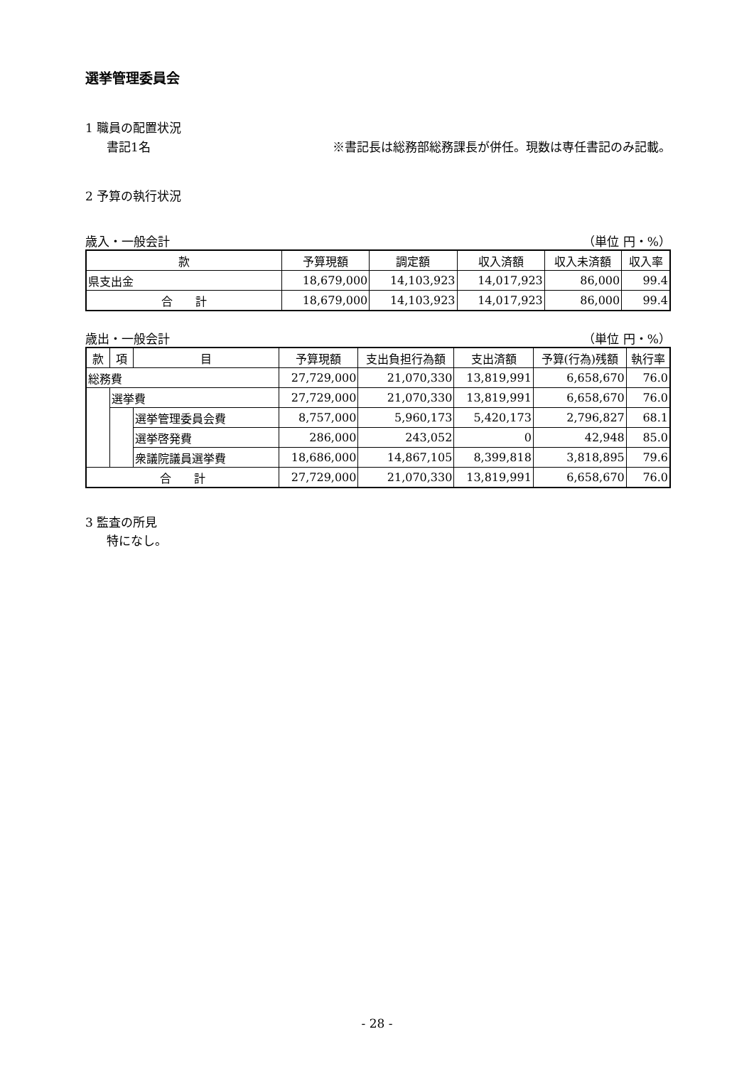選挙管理委員会
1 職員の配置状況
書記1名 ※書記長は総務部総務課長が併任。現数は専任書記のみ記載。
2 予算の執行状況
歳入・一般会計 （単位 円・%）
| 款 | 予算現額 | 調定額 | 収入済額 | 収入未済額 | 収入率 |
| --- | --- | --- | --- | --- | --- |
| 県支出金 | 18,679,000 | 14,103,923 | 14,017,923 | 86,000 | 99.4 |
| 合 計 | 18,679,000 | 14,103,923 | 14,017,923 | 86,000 | 99.4 |
歳出・一般会計 （単位 円・%）
| 款 | 項 | 目 | 予算現額 | 支出負担行為額 | 支出済額 | 予算(行為)残額 | 執行率 |
| --- | --- | --- | --- | --- | --- | --- | --- |
| 総務費 | | | 27,729,000 | 21,070,330 | 13,819,991 | 6,658,670 | 76.0 |
| | 選挙費 | | 27,729,000 | 21,070,330 | 13,819,991 | 6,658,670 | 76.0 |
| | | 選挙管理委員会費 | 8,757,000 | 5,960,173 | 5,420,173 | 2,796,827 | 68.1 |
| | | 選挙啓発費 | 286,000 | 243,052 | 0 | 42,948 | 85.0 |
| | | 衆議院議員選挙費 | 18,686,000 | 14,867,105 | 8,399,818 | 3,818,895 | 79.6 |
| 合 計 | | | 27,729,000 | 21,070,330 | 13,819,991 | 6,658,670 | 76.0 |
3 監査の所見
特になし。
- 28 -